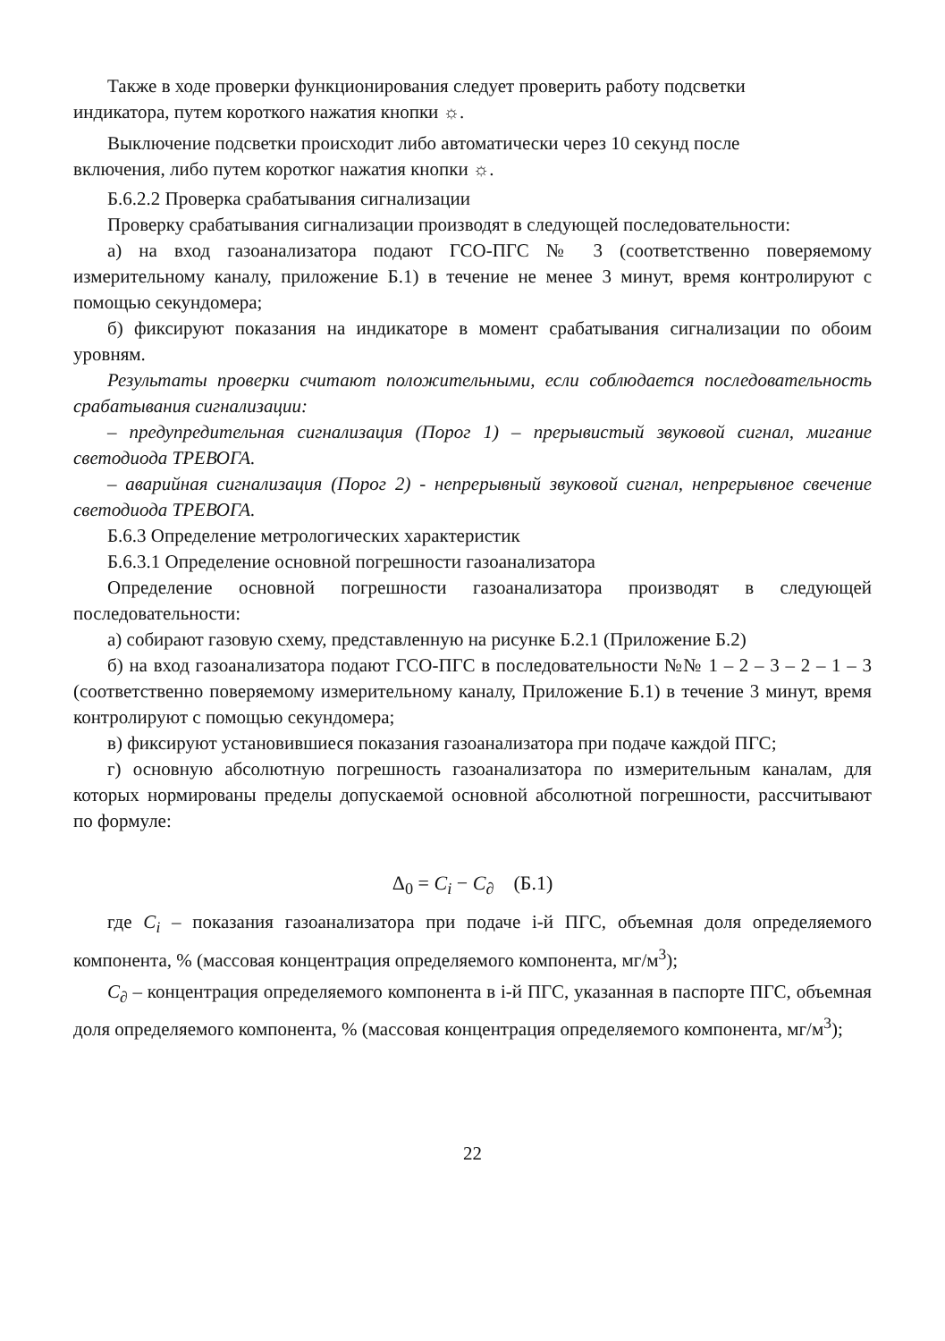Также в ходе проверки функционирования следует проверить работу подсветки
индикатора, путем короткого нажатия кнопки ☼.
Выключение подсветки происходит либо автоматически через 10 секунд после
включения, либо путем коротког нажатия кнопки ☼.
Б.6.2.2 Проверка срабатывания сигнализации
Проверку срабатывания сигнализации производят в следующей последовательности:
а) на вход газоанализатора подают ГСО-ПГС № 3 (соответственно поверяемому измерительному каналу, приложение Б.1) в течение не менее 3 минут, время контролируют с помощью секундомера;
б) фиксируют показания на индикаторе в момент срабатывания сигнализации по обоим уровням.
Результаты проверки считают положительными, если соблюдается последовательность срабатывания сигнализации:
– предупредительная сигнализация (Порог 1) – прерывистый звуковой сигнал, мигание светодиода ТРЕВОГА.
– аварийная сигнализация (Порог 2) - непрерывный звуковой сигнал, непрерывное свечение светодиода ТРЕВОГА.
Б.6.3 Определение метрологических характеристик
Б.6.3.1 Определение основной погрешности газоанализатора
Определение основной погрешности газоанализатора производят в следующей последовательности:
а) собирают газовую схему, представленную на рисунке Б.2.1 (Приложение Б.2)
б) на вход газоанализатора подают ГСО-ПГС в последовательности №№ 1 – 2 – 3 – 2 – 1 – 3 (соответственно поверяемому измерительному каналу, Приложение Б.1) в течение 3 минут, время контролируют с помощью секундомера;
в) фиксируют установившиеся показания газоанализатора при подаче каждой ПГС;
г) основную абсолютную погрешность газоанализатора по измерительным каналам, для которых нормированы пределы допускаемой основной абсолютной погрешности, рассчитывают по формуле:
Δ<sub>0</sub> = C<sub>i</sub> − C<sub>∂</sub> (Б.1)
где C<sub>i</sub> – показания газоанализатора при подаче i-й ПГС, объемная доля определяемого компонента, % (массовая концентрация определяемого компонента, мг/м<sup>3</sup>);
C<sub>∂</sub> – концентрация определяемого компонента в i-й ПГС, указанная в паспорте ПГС, объемная доля определяемого компонента, % (массовая концентрация определяемого компонента, мг/м<sup>3</sup>);
22